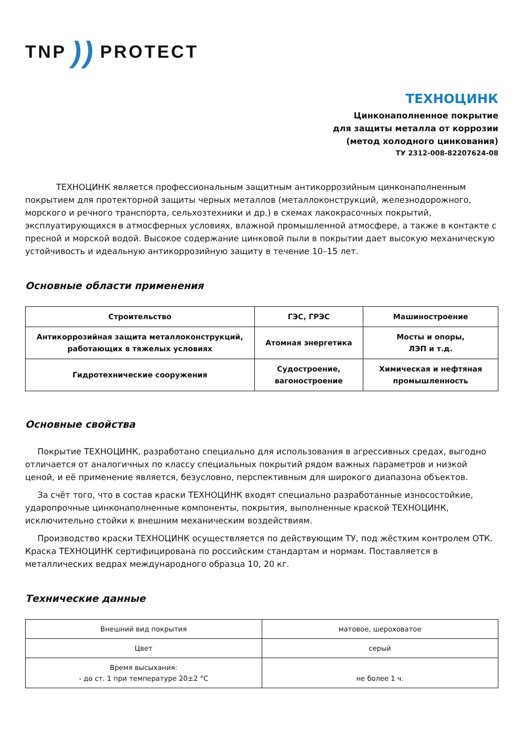TNP)) PROTECT
ТЕХНОЦИНК
Цинконаполненное покрытие
для защиты металла от коррозии
(метод холодного цинкования)
ТУ 2312-008-82207624-08
ТЕХНОЦИНК является профессиональным защитным антикоррозийным цинконаполненным покрытием для протекторной защиты черных металлов (металлоконструкций, железнодорожного, морского и речного транспорта, сельхозтехники и др.) в схемах лакокрасочных покрытий, эксплуатирующихся в атмосферных условиях, влажной промышленной атмосфере, а также в контакте с пресной и морской водой. Высокое содержание цинковой пыли в покрытии дает высокую механическую устойчивость и идеальную антикоррозийную защиту в течение 10–15 лет.
Основные области применения
| Строительство | ГЭС, ГРЭС | Машиностроение |
| Антикоррозийная защита металлоконструкций, работающих в тяжелых условиях | Атомная энергетика | Мосты и опоры, ЛЭП и т.д. |
| Гидротехнические сооружения | Судостроение, вагоностроение | Химическая и нефтяная промышленность |
Основные свойства
Покрытие ТЕХНОЦИНК, разработано специально для использования в агрессивных средах, выгодно отличается от аналогичных по классу специальных покрытий рядом важных параметров и низкой ценой, и её применение является, безусловно, перспективным для широкого диапазона объектов.
За счёт того, что в состав краски ТЕХНОЦИНК входят специально разработанные износостойкие, ударопрочные цинконаполненные компоненты, покрытия, выполненные краской ТЕХНОЦИНК, исключительно стойки к внешним механическим воздействиям.
Производство краски ТЕХНОЦИНК осуществляется по действующим ТУ, под жёстким контролем ОТК. Краска ТЕХНОЦИНК сертифицирована по российским стандартам и нормам. Поставляется в металлических ведрах международного образца 10, 20 кг.
Технические данные
| Внешний вид покрытия | матовое, шероховатое |
| Цвет | серый |
| Время высыхания: - до ст. 1 при температуре 20±2 °С | не более 1 ч. |